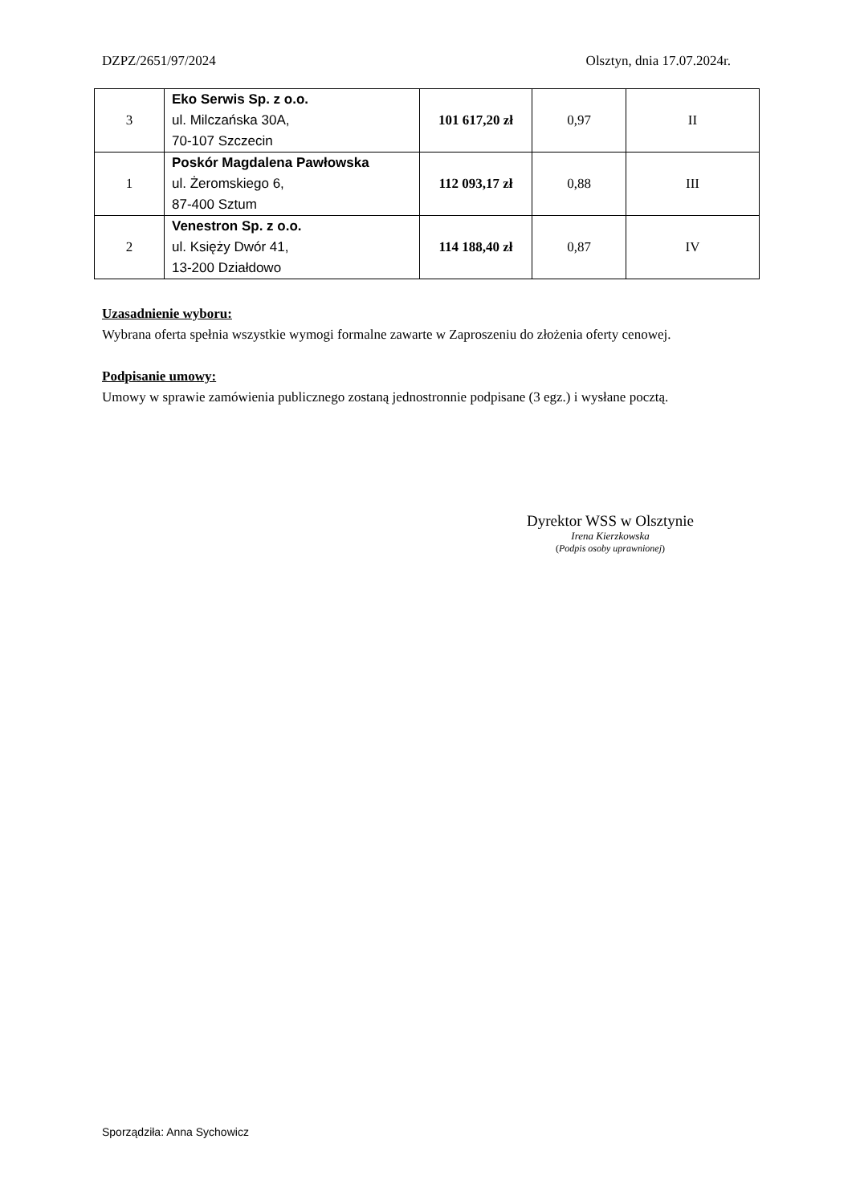DZPZ/2651/97/2024 Olsztyn, dnia 17.07.2024r.
| 3 | Eko Serwis Sp. z o.o. ul. Milczańska 30A, 70-107 Szczecin | 101 617,20 zł | 0,97 | II |
| 1 | Poskór Magdalena Pawłowska ul. Żeromskiego 6, 87-400 Sztum | 112 093,17 zł | 0,88 | III |
| 2 | Venestron Sp. z o.o. ul. Księży Dwór 41, 13-200 Działdowo | 114 188,40 zł | 0,87 | IV |
Uzasadnienie wyboru:
Wybrana oferta spełnia wszystkie wymogi formalne zawarte w Zaproszeniu do złożenia oferty cenowej.
Podpisanie umowy:
Umowy w sprawie zamówienia publicznego zostaną jednostronnie podpisane (3 egz.) i wysłane pocztą.
Dyrektor WSS w Olsztynie
Irena Kierzkowska
(Podpis osoby uprawnionej)
Sporządziła: Anna Sychowicz